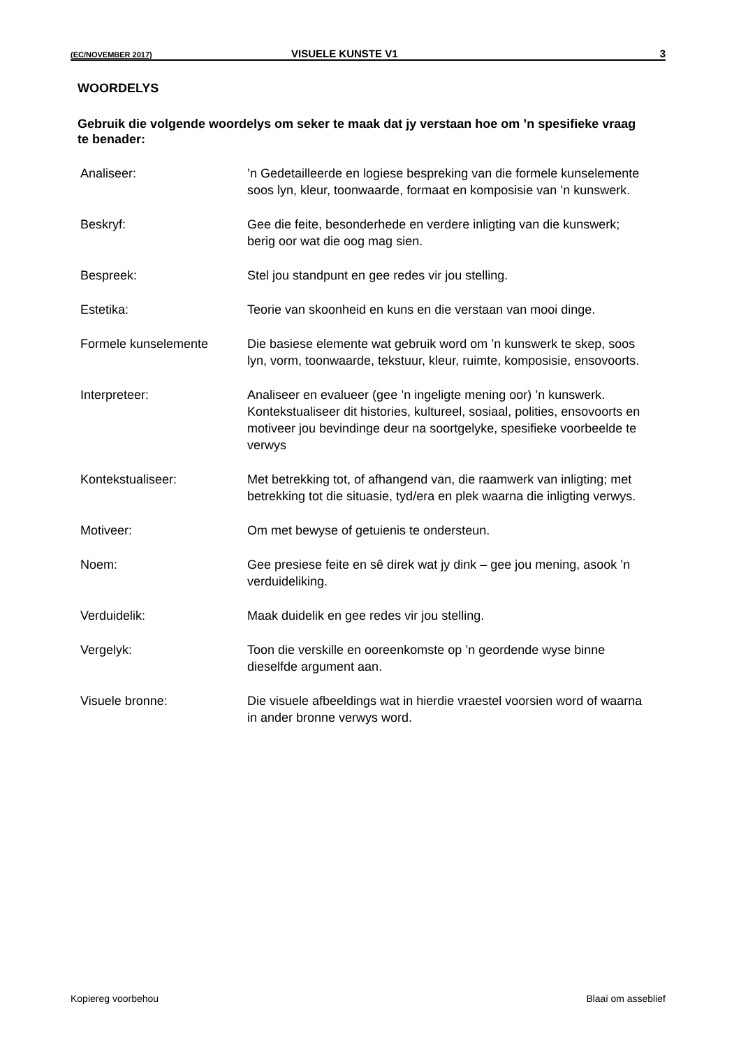(EC/NOVEMBER 2017) VISUELE KUNSTE V1 3
WOORDELYS
Gebruik die volgende woordelys om seker te maak dat jy verstaan hoe om ’n spesifieke vraag te benader:
Analiseer: ’n Gedetailleerde en logiese bespreking van die formele kunselemente soos lyn, kleur, toonwaarde, formaat en komposisie van ’n kunswerk.
Beskryf: Gee die feite, besonderhede en verdere inligting van die kunswerk; berig oor wat die oog mag sien.
Bespreek: Stel jou standpunt en gee redes vir jou stelling.
Estetika: Teorie van skoonheid en kuns en die verstaan van mooi dinge.
Formele kunselemente Die basiese elemente wat gebruik word om ’n kunswerk te skep, soos lyn, vorm, toonwaarde, tekstuur, kleur, ruimte, komposisie, ensovoorts.
Interpreteer: Analiseer en evalueer (gee ’n ingeligte mening oor) ’n kunswerk. Kontekstualiseer dit histories, kultureel, sosiaal, polities, ensovoorts en motiveer jou bevindinge deur na soortgelyke, spesifieke voorbeelde te verwys
Kontekstualiseer: Met betrekking tot, of afhangend van, die raamwerk van inligting; met betrekking tot die situasie, tyd/era en plek waarna die inligting verwys.
Motiveer: Om met bewyse of getuienis te ondersteun.
Noem: Gee presiese feite en sê direk wat jy dink – gee jou mening, asook ’n verduideliking.
Verduidelik: Maak duidelik en gee redes vir jou stelling.
Vergelyk: Toon die verskille en ooreenkomste op ’n geordende wyse binne dieselfde argument aan.
Visuele bronne: Die visuele afbeeldings wat in hierdie vraestel voorsien word of waarna in ander bronne verwys word.
Kopiereg voorbehou Blaai om asseblief